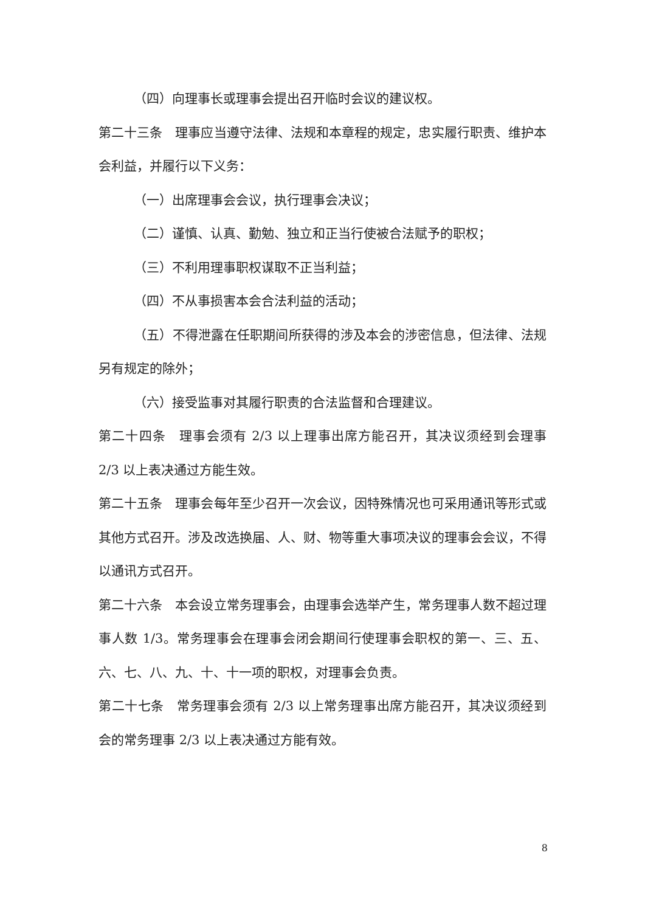（四）向理事长或理事会提出召开临时会议的建议权。
第二十三条　理事应当遵守法律、法规和本章程的规定，忠实履行职责、维护本会利益，并履行以下义务：
（一）出席理事会会议，执行理事会决议；
（二）谨慎、认真、勤勉、独立和正当行使被合法赋予的职权；
（三）不利用理事职权谋取不正当利益；
（四）不从事损害本会合法利益的活动；
（五）不得泄露在任职期间所获得的涉及本会的涉密信息，但法律、法规另有规定的除外；
（六）接受监事对其履行职责的合法监督和合理建议。
第二十四条　理事会须有 2/3 以上理事出席方能召开，其决议须经到会理事 2/3 以上表决通过方能生效。
第二十五条　理事会每年至少召开一次会议，因特殊情况也可采用通讯等形式或其他方式召开。涉及改选换届、人、财、物等重大事项决议的理事会会议，不得以通讯方式召开。
第二十六条　本会设立常务理事会，由理事会选举产生，常务理事人数不超过理事人数 1/3。常务理事会在理事会闭会期间行使理事会职权的第一、三、五、六、七、八、九、十、十一项的职权，对理事会负责。
第二十七条　常务理事会须有 2/3 以上常务理事出席方能召开，其决议须经到会的常务理事 2/3 以上表决通过方能有效。
8